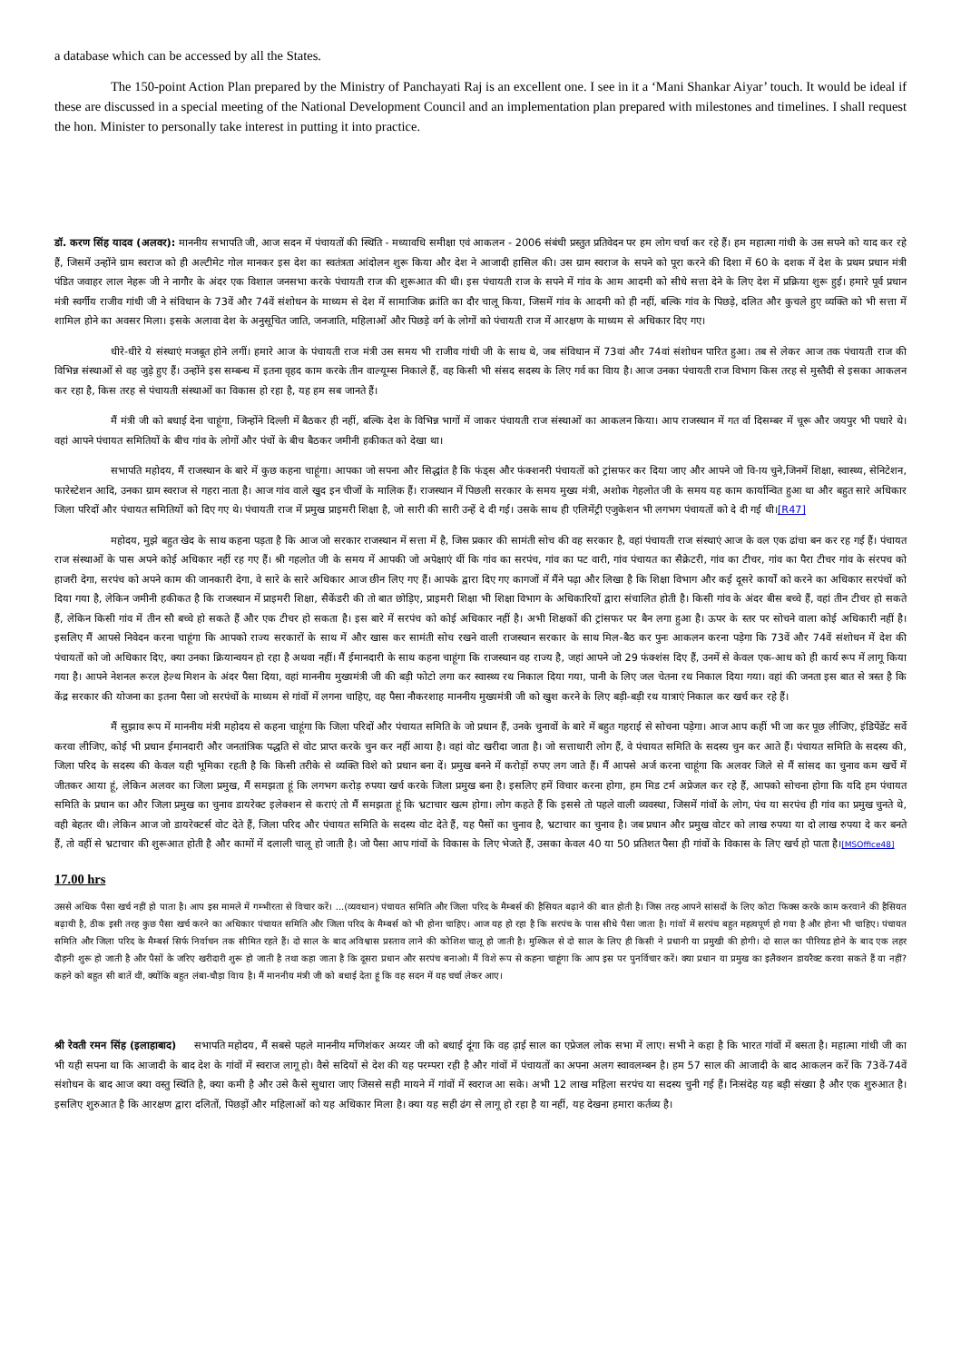a database which can be accessed by all the States.
The 150-point Action Plan prepared by the Ministry of Panchayati Raj is an excellent one. I see in it a ‘Mani Shankar Aiyar’ touch. It would be ideal if these are discussed in a special meeting of the National Development Council and an implementation plan prepared with milestones and timelines. I shall request the hon. Minister to personally take interest in putting it into practice.
डॉ. करण सिंह यादव (अलवर): माननीय सभापति जी, आज सदन में पंचायतों की स्थिति - मध्यावधि समीक्षा एवं आकलन - 2006 संबंधी प्रस्तुत प्रतिवेदन पर हम लोग चर्चा कर रहे हैं। हम महात्मा गांधी के उस सपने को याद कर रहे हैं, जिसमें उन्होंने ग्राम स्वराज को ही अल्टीमेट गोल मानकर इस देश का स्वतंत्रता आंदोलन शुरू किया और देश ने आजादी हासिल की। उस ग्राम स्वराज के सपने को पूरा करने की दिशा में 60 के दशक में देश के प्रथम प्रधान मंत्री पंडित जवाहर लाल नेहरू जी ने नागौर के अंदर एक विशाल जनसभा करके पंचायती राज की शुरूआत की थी। इस पंचायती राज के सपने में गांव के आम आदमी को सीधे सत्ता देने के लिए देश में प्रक्रिया शुरू हुई। हमारे पूर्व प्रधान मंत्री स्वर्गीय राजीव गांधी जी ने संविधान के 73वें और 74वें संशोधन के माध्यम से देश में सामाजिक क्रांति का दौर चालू किया, जिसमें गांव के आदमी को ही नहीं, बल्कि गांव के पिछड़े, दलित और कुचले हुए व्यक्ति को भी सत्ता में शामिल होने का अवसर मिला। इसके अलावा देश के अनुसूचित जाति, जनजाति, महिलाओं और पिछड़े वर्ग के लोगों को पंचायती राज में आरक्षण के माध्यम से अधिकार दिए गए।
धीरे-धीरे ये संस्थाएं मजबूत होने लगीं। हमारे आज के पंचायती राज मंत्री उस समय भी राजीव गांधी जी के साथ थे, जब संविधान में 73वां और 74वां संशोधन पारित हुआ। तब से लेकर आज तक पंचायती राज की विभिन्न संस्थाओं से वह जुड़े हुए हैं। उन्होंने इस सम्बन्ध में इतना वृहद काम करके तीन वाल्यूम्स निकाले हैं, वह किसी भी संसद सदस्य के लिए गर्व का विाय है। आज उनका पंचायती राज विभाग किस तरह से मुस्तैदी से इसका आकलन कर रहा है, किस तरह से पंचायती संस्थाओं का विकास हो रहा है, यह हम सब जानते हैं।
मैं मंत्री जी को बधाई देना चाहूंगा, जिन्होंने दिल्ली में बैठकर ही नहीं, बल्कि देश के विभिन्न भागों में जाकर पंचायती राज संस्थाओं का आकलन किया। आप राजस्थान में गत र्वा दिसम्बर में चूरू और जयपुर भी पधारे थे। वहां आपने पंचायत समितियों के बीच गांव के लोगों और पंचों के बीच बैठकर जमीनी हकीकत को देखा था।
सभापति महोदय, मैं राजस्थान के बारे में कुछ कहना चाहूंगा। आपका जो सपना और सिद्धांत है कि फंड्स और फंक्शनरी पंचायतों को ट्रांसफर कर दिया जाए और आपने जो वि-ाय चुने,जिनमें शिक्षा, स्वास्थ्य, सेनिटेशन, फारेस्टेशन आदि, उनका ग्राम स्वराज से गहरा नाता है। आज गांव वाले खुद इन चीजों के मालिक हैं। राजस्थान में पिछली सरकार के समय मुख्य मंत्री, अशोक गेहलोत जी के समय यह काम कार्यान्वित हुआ था और बहुत सारे अधिकार जिला परिदों और पंचायत समितियों को दिए गए थे। पंचायती राज में प्रमुख प्राइमरी शिक्षा है, जो सारी की सारी उन्हें दे दी गई। उसके साथ ही एलिमेंट्री एजुकेशन भी लगभग पंचायतों को दे दी गई थी।[R47]
महोदय, मुझे बहुत खेद के साथ कहना पड़ता है कि आज जो सरकार राजस्थान में सत्ता में है, जिस प्रकार की सामंती सोच की वह सरकार है, वहां पंचायती राज संस्थाएं आज के वल एक ढांचा बन कर रह गई हैं। पंचायत राज संस्थाओं के पास अपने कोई अधिकार नहीं रह गए हैं। श्री गहलोत जी के समय में आपकी जो अपेक्षाएं थीं कि गांव का सरपंच, गांव का पट वारी, गांव पंचायत का सैक्रेटरी, गांव का टीचर, गांव का पैरा टीचर गांव के संरपच को हाजरी देगा, सरपंच को अपने काम की जानकारी देगा, वे सारे के सारे अधिकार आज छीन लिए गए हैं। आपके द्वारा दिए गए कागजों में मैंने पढ़ा और लिखा है कि शिक्षा विभाग और कई दूसरे कार्यों को करने का अधिकार सरपंचों को दिया गया है, लेकिन जमीनी हकीकत है कि राजस्थान में प्राइमरी शिक्षा, सैकेंडरी की तो बात छोड़िए, प्राइमरी शिक्षा भी शिक्षा विभाग के अधिकारियों द्वारा संचालित होती है। किसी गांव के अंदर बीस बच्चे हैं, वहां तीन टीचर हो सकते हैं, लेकिन किसी गांव में तीन सौ बच्चे हो सकते हैं और एक टीचर हो सकता है। इस बारे में सरपंच को कोई अधिकार नहीं है। अभी शिक्षकों की ट्रांसफर पर बैन लगा हुआ है। ऊपर के स्तर पर सोचने वाला कोई अधिकारी नहीं है। इसलिए मैं आपसे निवेदन करना चाहूंगा कि आपको राज्य सरकारों के साथ में और खास कर सामंती सोच रखने वाली राजस्थान सरकार के साथ मिल-बैठ कर पुनः आकलन करना पड़ेगा कि 73वें और 74वें संशोधन में देश की पंचायतों को जो अधिकार दिए, क्या उनका क्रियान्वयन हो रहा है अथवा नहीं। मैं ईमानदारी के साथ कहना चाहूंगा कि राजस्थान वह राज्य है, जहां आपने जो 29 फंक्शंस दिए हैं, उनमें से केवल एक-आध को ही कार्य रूप में लागू किया गया है। आपने नेशनल रूरल हेल्थ मिशन के अंदर पैसा दिया, वहां माननीय मुख्यमंत्री जी की बड़ी फोटो लगा कर स्वास्थ्य रथ निकाल दिया गया, पानी के लिए जल चेतना रथ निकाल दिया गया। वहां की जनता इस बात से त्रस्त है कि केंद्र सरकार की योजना का इतना पैसा जो सरपंचों के माध्यम से गांवों में लगना चाहिए, वह पैसा नौकरशाह माननीय मुख्यमंत्री जी को खुश करने के लिए बड़ी-बड़ी रथ यात्राएं निकाल कर खर्च कर रहे हैं।
मैं सुझाव रूप में माननीय मंत्री महोदय से कहना चाहूंगा कि जिला परिदों और पंचायत समिति के जो प्रधान हैं, उनके चुनावों के बारे में बहुत गहराई से सोचना पड़ेगा। आज आप कहीं भी जा कर पूछ लीजिए, इंडिपेंडेंट सर्वे करवा लीजिए, कोई भी प्रधान ईमानदारी और जनतांत्रिक पद्धति से वोट प्राप्त करके चुन कर नहीं आया है। वहां वोट खरीदा जाता है। जो सत्ताधारी लोग हैं, वे पंचायत समिति के सदस्य चुन कर आते हैं। पंचायत समिति के सदस्य की, जिला परिद के सदस्य की केवल यही भूमिका रहती है कि किसी तरीके से व्यक्ति विशे को प्रधान बना दें। प्रमुख बनने में करोड़ों रुपए लग जाते हैं। मैं आपसे अर्ज करना चाहूंगा कि अलवर जिले से मैं सांसद का चुनाव कम खर्चे में जीतकर आया हूं, लेकिन अलवर का जिला प्रमुख, मैं समझता हूं कि लगभग करोड़ रुपया खर्च करके जिला प्रमुख बना है। इसलिए हमें विचार करना होगा, हम मिड टर्म अप्रेजल कर रहे हैं, आपको सोचना होगा कि यदि हम पंचायत समिति के प्रधान का और जिला प्रमुख का चुनाव डायरेक्ट इलेक्शन से कराएं तो मैं समझता हूं कि भ्रटाचार खत्म होगा। लोग कहते हैं कि इससे तो पहले वाली व्यवस्था, जिसमें गांवों के लोग, पंच या सरपंच ही गांव का प्रमुख चुनते थे, वही बेहतर थी। लेकिन आज जो डायरेक्टर्स वोट देते हैं, जिला परिद और पंचायत समिति के सदस्य वोट देते हैं, यह पैसों का चुनाव है, भ्रटाचार का चुनाव है। जब प्रधान और प्रमुख वोटर को लाख रुपया या दो लाख रुपया दे कर बनते हैं, तो वहीं से भ्रटाचार की शुरूआत होती है और कामों में दलाली चालू हो जाती है। जो पैसा आप गांवों के विकास के लिए भेजते हैं, उसका केवल 40 या 50 प्रतिशत पैसा ही गांवों के विकास के लिए खर्च हो पाता है।[MSOffice48]
17.00 hrs
उससे अधिक पैसा खर्च नहीं हो पाता है। आप इस मामले में गम्भीरता से विचार करें। ...(व्यवधान) पंचायत समिति और जिला परिद के मैम्बर्स की हैसियत बढ़ाने की बात होती है। जिस तरह आपने सांसदों के लिए कोटा फिक्स करके काम करवाने की हैसियत बढ़ायी है, ठीक इसी तरह कुछ पैसा खर्च करने का अधिकार पंचायत समिति और जिला परिद के मैम्बर्स को भी होना चाहिए। आज यह हो रहा है कि सरपंच के पास सीधे पैसा जाता है। गांवों में सरपंच बहुत महत्वपूर्ण हो गया है और होना भी चाहिए। पंचायत समिति और जिला परिद के मैम्बर्स सिर्फ निर्वाचन तक सीमित रहते हैं। दो साल के बाद अविश्वास प्रस्ताव लाने की कोशिश चालू हो जाती है। मुश्किल से दो साल के लिए ही किसी ने प्रधानी या प्रमुखी की होगी। दो साल का पीरियड होने के बाद एक लहर दौड़नी शुरू हो जाती है और पैसों के जरिए खरीदारी शुरू हो जाती है तथा कहा जाता है कि दूसरा प्रधान और सरपंच बनाओ। मैं विशे रूप से कहना चाहूंगा कि आप इस पर पुनर्विचार करें। क्या प्रधान या प्रमुख का इलैक्शन डायरैक्ट करवा सकते हैं या नहीं? कहने को बहुत सी बातें थीं, क्योंकि बहुत लंबा-चौड़ा विाय है। मैं माननीय मंत्री जी को बधाई देता हूं कि वह सदन में यह चर्चा लेकर आए।
श्री रेवती रमन सिंह (इलाहाबाद) सभापति महोदय, मैं सबसे पहले माननीय मणिशंकर अय्यर जी को बधाई दूंगा कि वह ढ़ाई साल का एप्रेजल लोक सभा में लाए। सभी ने कहा है कि भारत गांवों में बसता है। महात्मा गांधी जी का भी यही सपना था कि आजादी के बाद देश के गांवों में स्वराज लागू हो। वैसे सदियों से देश की यह परम्परा रही है और गांवों में पंचायतों का अपना अलग स्वावलम्बन है। हम 57 साल की आजादी के बाद आकलन करें कि 73वें-74वें संशोधन के बाद आज क्या वस्तु स्थिति है, क्या कमी है और उसे कैसे सुधारा जाए जिससे सही मायने में गांवों में स्वराज आ सके। अभी 12 लाख महिला सरपंच या सदस्य चुनी गई हैं। निःसंदेह यह बड़ी संख्या है और एक शुरुआत है। इसलिए शुरुआत है कि आरक्षण द्वारा दलितों, पिछड़ों और महिलाओं को यह अधिकार मिला है। क्या यह सही ढंग से लागू हो रहा है या नहीं, यह देखना हमारा कर्तव्य है।